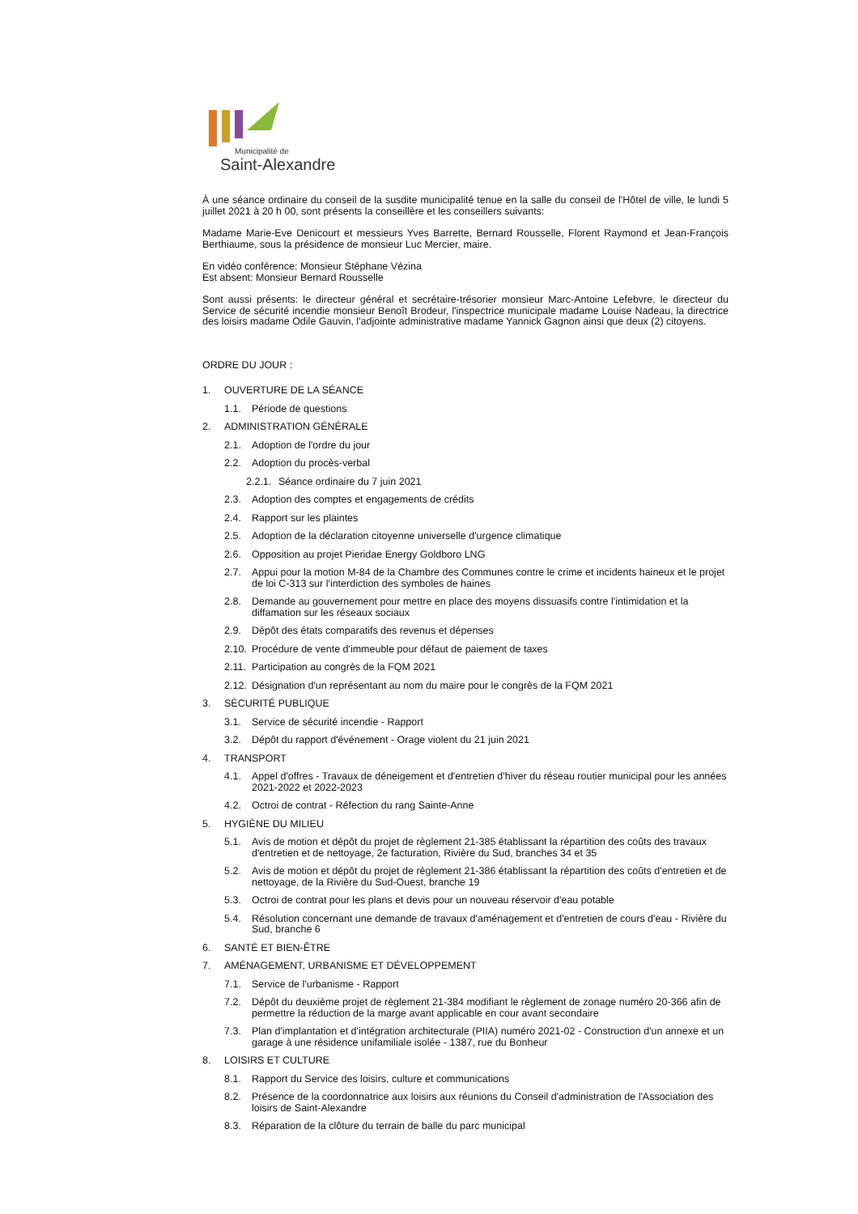Municipalité de
Saint-Alexandre
À une séance ordinaire du conseil de la susdite municipalité tenue en la salle du conseil de l'Hôtel de ville, le lundi 5 juillet 2021 à 20 h 00, sont présents la conseillère et les conseillers suivants:
Madame Marie-Eve Denicourt et messieurs Yves Barrette, Bernard Rousselle, Florent Raymond et Jean-François Berthiaume, sous la présidence de monsieur Luc Mercier, maire.
En vidéo conférence: Monsieur Stéphane Vézina
Est absent: Monsieur Bernard Rousselle
Sont aussi présents: le directeur général et secrétaire-trésorier monsieur Marc-Antoine Lefebvre, le directeur du Service de sécurité incendie monsieur Benoît Brodeur, l'inspectrice municipale madame Louise Nadeau, la directrice des loisirs madame Odile Gauvin, l'adjointe administrative madame Yannick Gagnon ainsi que deux (2) citoyens.
ORDRE DU JOUR :
1. OUVERTURE DE LA SÉANCE
1.1. Période de questions
2. ADMINISTRATION GÉNÉRALE
2.1. Adoption de l'ordre du jour
2.2. Adoption du procès-verbal
2.2.1. Séance ordinaire du 7 juin 2021
2.3. Adoption des comptes et engagements de crédits
2.4. Rapport sur les plaintes
2.5. Adoption de la déclaration citoyenne universelle d'urgence climatique
2.6. Opposition au projet Pieridae Energy Goldboro LNG
2.7. Appui pour la motion M-84 de la Chambre des Communes contre le crime et incidents haineux et le projet de loi C-313 sur l'interdiction des symboles de haines
2.8. Demande au gouvernement pour mettre en place des moyens dissuasifs contre l'intimidation et la diffamation sur les réseaux sociaux
2.9. Dépôt des états comparatifs des revenus et dépenses
2.10. Procédure de vente d'immeuble pour défaut de paiement de taxes
2.11. Participation au congrès de la FQM 2021
2.12. Désignation d'un représentant au nom du maire pour le congrès de la FQM 2021
3. SÉCURITÉ PUBLIQUE
3.1. Service de sécurité incendie - Rapport
3.2. Dépôt du rapport d'événement - Orage violent du 21 juin 2021
4. TRANSPORT
4.1. Appel d'offres - Travaux de déneigement et d'entretien d'hiver du réseau routier municipal pour les années 2021-2022 et 2022-2023
4.2. Octroi de contrat - Réfection du rang Sainte-Anne
5. HYGIÈNE DU MILIEU
5.1. Avis de motion et dépôt du projet de règlement 21-385 établissant la répartition des coûts des travaux d'entretien et de nettoyage, 2e facturation, Rivière du Sud, branches 34 et 35
5.2. Avis de motion et dépôt du projet de règlement 21-386 établissant la répartition des coûts d'entretien et de nettoyage, de la Rivière du Sud-Ouest, branche 19
5.3. Octroi de contrat pour les plans et devis pour un nouveau réservoir d'eau potable
5.4. Résolution concernant une demande de travaux d'aménagement et d'entretien de cours d'eau - Rivière du Sud, branche 6
6. SANTÉ ET BIEN-ÊTRE
7. AMÉNAGEMENT, URBANISME ET DÉVELOPPEMENT
7.1. Service de l'urbanisme - Rapport
7.2. Dépôt du deuxième projet de règlement 21-384 modifiant le règlement de zonage numéro 20-366 afin de permettre la réduction de la marge avant applicable en cour avant secondaire
7.3. Plan d'implantation et d'intégration architecturale (PIIA) numéro 2021-02 - Construction d'un annexe et un garage à une résidence unifamiliale isolée - 1387, rue du Bonheur
8. LOISIRS ET CULTURE
8.1. Rapport du Service des loisirs, culture et communications
8.2. Présence de la coordonnatrice aux loisirs aux réunions du Conseil d'administration de l'Association des loisirs de Saint-Alexandre
8.3. Réparation de la clôture du terrain de balle du parc municipal